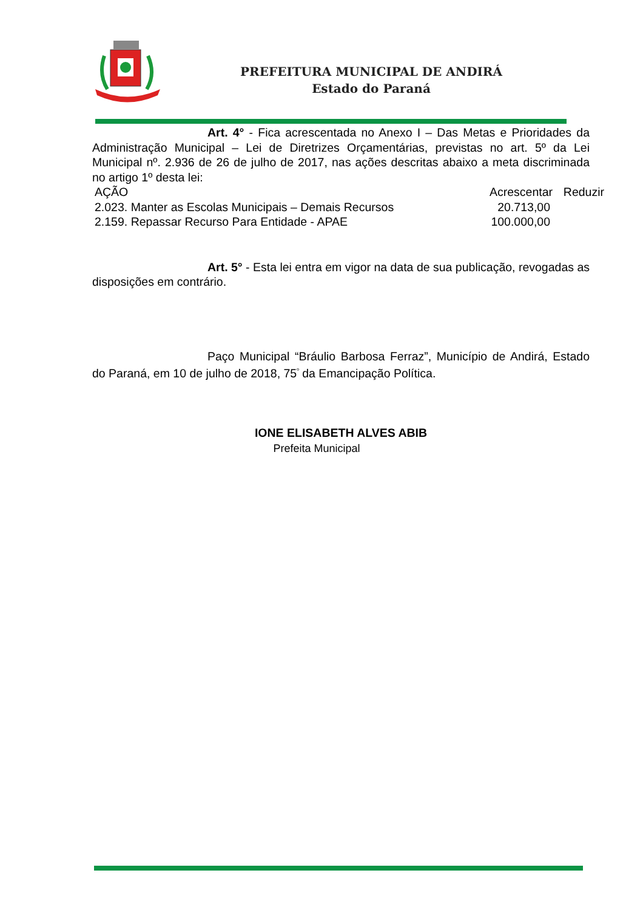PREFEITURA MUNICIPAL DE ANDIRÁ
Estado do Paraná
Art. 4° - Fica acrescentada no Anexo I – Das Metas e Prioridades da Administração Municipal – Lei de Diretrizes Orçamentárias, previstas no art. 5º da Lei Municipal nº. 2.936 de 26 de julho de 2017, nas ações descritas abaixo a meta discriminada no artigo 1º desta lei:
| AÇÃO | Acrescentar | Reduzir |
| 2.023. Manter as Escolas Municipais – Demais Recursos | 20.713,00 | |
| 2.159. Repassar Recurso Para Entidade - APAE | 100.000,00 | |
Art. 5° - Esta lei entra em vigor na data de sua publicação, revogadas as disposições em contrário.
Paço Municipal “Bráulio Barbosa Ferraz”, Município de Andirá, Estado do Paraná, em 10 de julho de 2018, 75<sup>º</sup> da Emancipação Política.
IONE ELISABETH ALVES ABIB
Prefeita Municipal